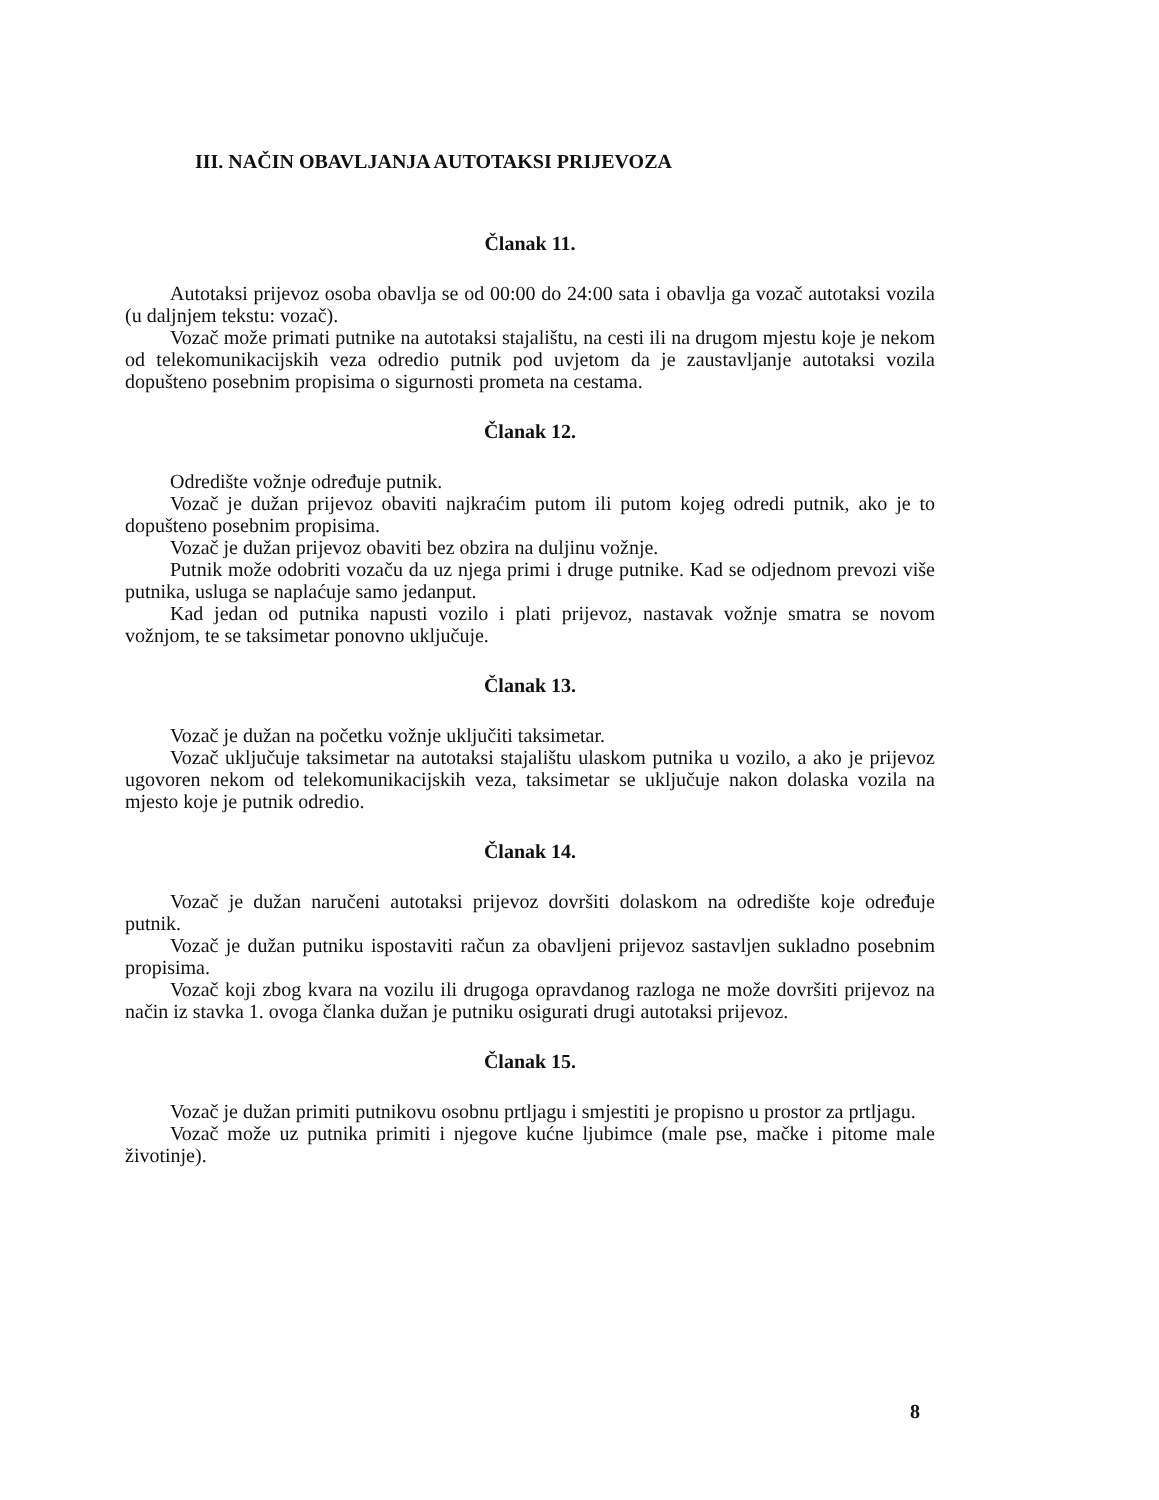III. NAČIN OBAVLJANJA AUTOTAKSI PRIJEVOZA
Članak 11.
Autotaksi prijevoz osoba obavlja se od 00:00 do 24:00 sata i obavlja ga vozač autotaksi vozila (u daljnjem tekstu: vozač).
Vozač može primati putnike na autotaksi stajalištu, na cesti ili na drugom mjestu koje je nekom od telekomunikacijskih veza odredio putnik pod uvjetom da je zaustavljanje autotaksi vozila dopušteno posebnim propisima o sigurnosti prometa na cestama.
Članak 12.
Odredište vožnje određuje putnik.
Vozač je dužan prijevoz obaviti najkraćim putom ili putom kojeg odredi putnik, ako je to dopušteno posebnim propisima.
Vozač je dužan prijevoz obaviti bez obzira na duljinu vožnje.
Putnik može odobriti vozaču da uz njega primi i druge putnike. Kad se odjednom prevozi više putnika, usluga se naplaćuje samo jedanput.
Kad jedan od putnika napusti vozilo i plati prijevoz, nastavak vožnje smatra se novom vožnjom, te se taksimetar ponovno uključuje.
Članak 13.
Vozač je dužan na početku vožnje uključiti taksimetar.
Vozač uključuje taksimetar na autotaksi stajalištu ulaskom putnika u vozilo, a ako je prijevoz ugovoren nekom od telekomunikacijskih veza, taksimetar se uključuje nakon dolaska vozila na mjesto koje je putnik odredio.
Članak 14.
Vozač je dužan naručeni autotaksi prijevoz dovršiti dolaskom na odredište koje određuje putnik.
Vozač je dužan putniku ispostaviti račun za obavljeni prijevoz sastavljen sukladno posebnim propisima.
Vozač koji zbog kvara na vozilu ili drugoga opravdanog razloga ne može dovršiti prijevoz na način iz stavka 1. ovoga članka dužan je putniku osigurati drugi autotaksi prijevoz.
Članak 15.
Vozač je dužan primiti putnikovu osobnu prtljagu i smjestiti je propisno u prostor za prtljagu.
Vozač može uz putnika primiti i njegove kućne ljubimce (male pse, mačke i pitome male životinje).
8